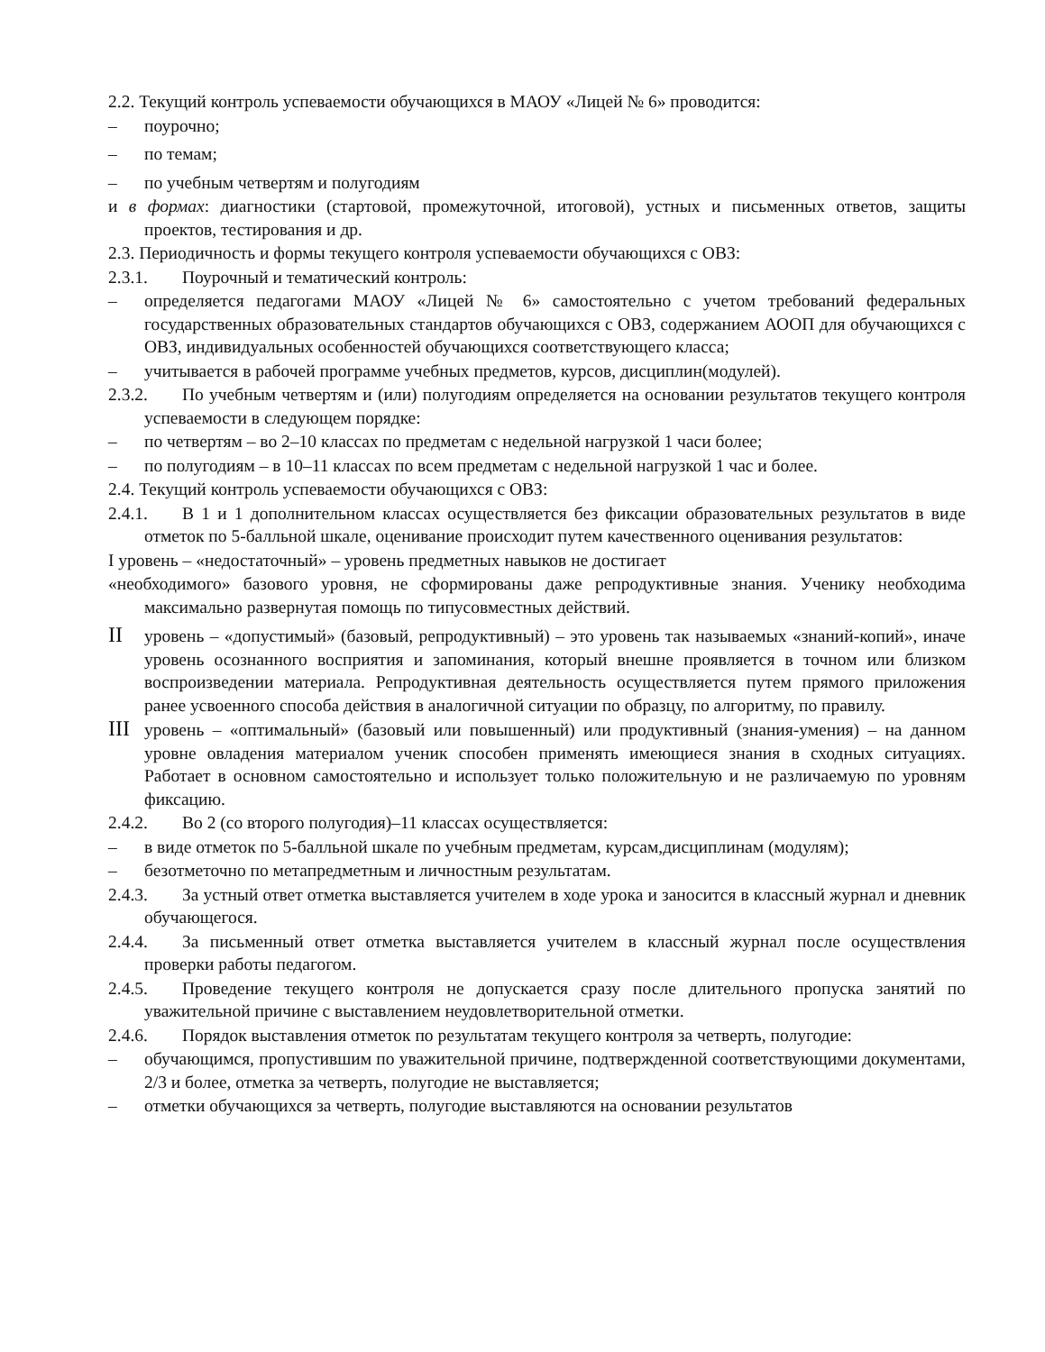2.2. Текущий контроль успеваемости обучающихся в МАОУ «Лицей № 6» проводится:
– поурочно;
– по темам;
– по учебным четвертям и полугодиям
и в формах: диагностики (стартовой, промежуточной, итоговой), устных и письменных ответов, защиты проектов, тестирования и др.
2.3. Периодичность и формы текущего контроля успеваемости обучающихся с ОВЗ:
2.3.1. Поурочный и тематический контроль:
– определяется педагогами МАОУ «Лицей № 6» самостоятельно с учетом требований федеральных государственных образовательных стандартов обучающихся с ОВЗ, содержанием АООП для обучающихся с ОВЗ, индивидуальных особенностей обучающихся соответствующего класса;
– учитывается в рабочей программе учебных предметов, курсов, дисциплин(модулей).
2.3.2. По учебным четвертям и (или) полугодиям определяется на основании результатов текущего контроля успеваемости в следующем порядке:
– по четвертям – во 2–10 классах по предметам с недельной нагрузкой 1 часи более;
– по полугодиям – в 10–11 классах по всем предметам с недельной нагрузкой 1 час и более.
2.4. Текущий контроль успеваемости обучающихся с ОВЗ:
2.4.1. В 1 и 1 дополнительном классах осуществляется без фиксации образовательных результатов в виде отметок по 5-балльной шкале, оценивание происходит путем качественного оценивания результатов:
I уровень – «недостаточный» – уровень предметных навыков не достигает
«необходимого» базового уровня, не сформированы даже репродуктивные знания. Ученику необходима максимально развернутая помощь по типусовместных действий.
II уровень – «допустимый» (базовый, репродуктивный) – это уровень так называемых «знаний-копий», иначе уровень осознанного восприятия и запоминания, который внешне проявляется в точном или близком воспроизведении материала. Репродуктивная деятельность осуществляется путем прямого приложения ранее усвоенного способа действия в аналогичной ситуации по образцу, по алгоритму, по правилу.
III уровень – «оптимальный» (базовый или повышенный) или продуктивный (знания-умения) – на данном уровне овладения материалом ученик способен применять имеющиеся знания в сходных ситуациях. Работает в основном самостоятельно и использует только положительную и не различаемую по уровням фиксацию.
2.4.2. Во 2 (со второго полугодия)–11 классах осуществляется:
– в виде отметок по 5-балльной шкале по учебным предметам, курсам,дисциплинам (модулям);
– безотметочно по метапредметным и личностным результатам.
2.4.3. За устный ответ отметка выставляется учителем в ходе урока и заносится в классный журнал и дневник обучающегося.
2.4.4. За письменный ответ отметка выставляется учителем в классный журнал после осуществления проверки работы педагогом.
2.4.5. Проведение текущего контроля не допускается сразу после длительного пропуска занятий по уважительной причине с выставлением неудовлетворительной отметки.
2.4.6. Порядок выставления отметок по результатам текущего контроля за четверть, полугодие:
– обучающимся, пропустившим по уважительной причине, подтвержденной соответствующими документами, 2/3 и более, отметка за четверть, полугодие не выставляется;
– отметки обучающихся за четверть, полугодие выставляются на основании результатов